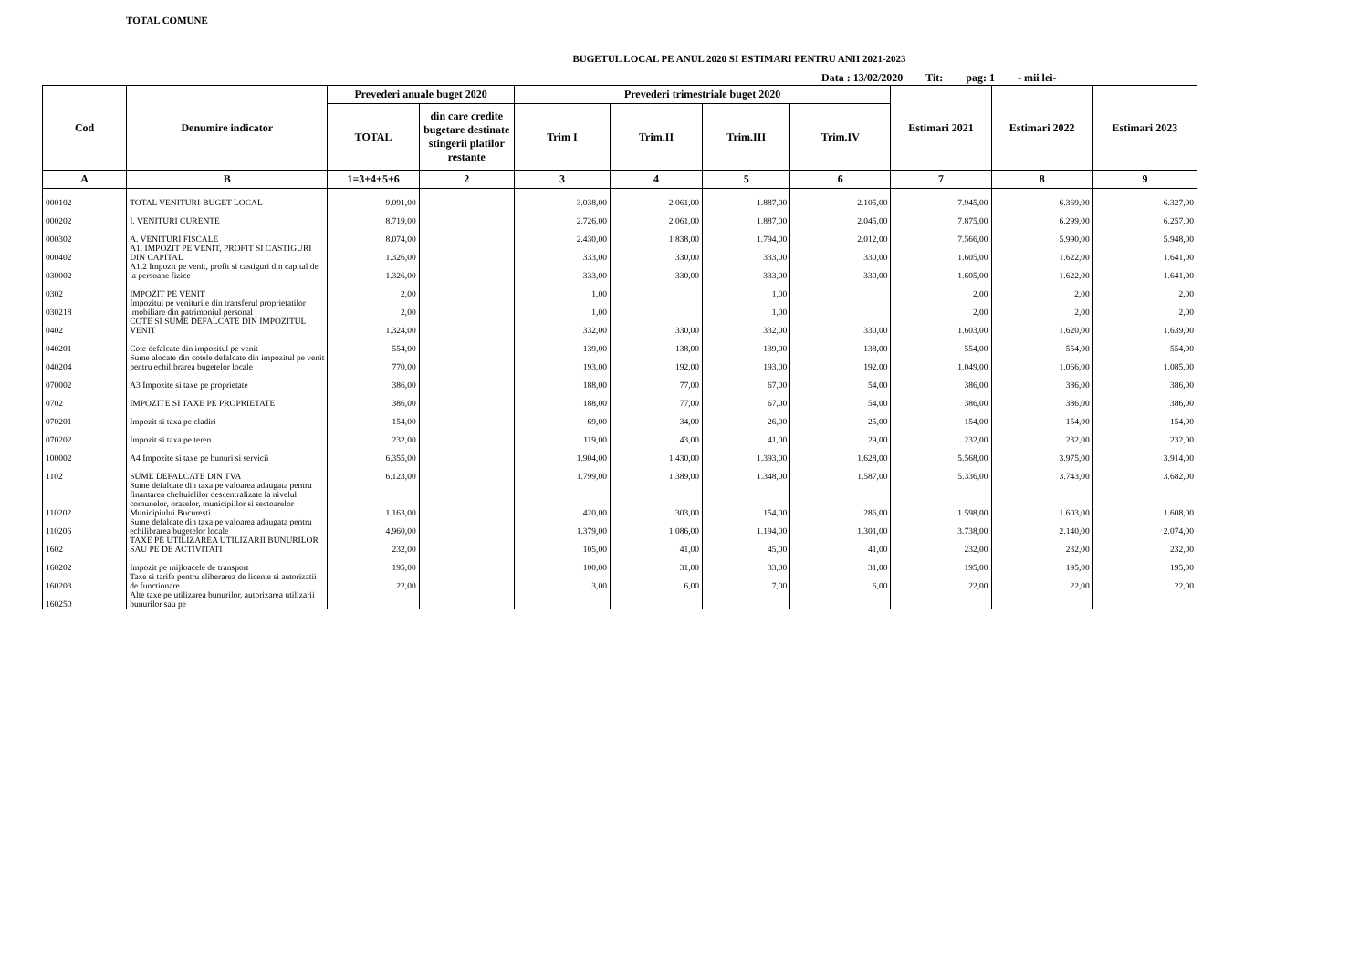TOTAL COMUNE
BUGETUL LOCAL PE ANUL 2020 SI ESTIMARI PENTRU ANII 2021-2023
Data : 13/02/2020 Tit: pag: 1 - mii lei-
| Cod | Denumire indicator | Prevederi anuale buget 2020 | | Prevederi trimestriale buget 2020 | | | | Estimari 2021 | Estimari 2022 | Estimari 2023 |
| --- | --- | --- | --- | --- | --- | --- | --- | --- | --- | --- |
| | | TOTAL | din care credite bugetare destinate stingerii platilor restante | Trim I | Trim.II | Trim.III | Trim.IV | | | |
| A | B | 1=3+4+5+6 | 2 | 3 | 4 | 5 | 6 | 7 | 8 | 9 |
| 000102 | TOTAL VENITURI-BUGET LOCAL | 9.091,00 | | 3.038,00 | 2.061,00 | 1.887,00 | 2.105,00 | 7.945,00 | 6.369,00 | 6.327,00 |
| 000202 | I. VENITURI CURENTE | 8.719,00 | | 2.726,00 | 2.061,00 | 1.887,00 | 2.045,00 | 7.875,00 | 6.299,00 | 6.257,00 |
| 000302 | A. VENITURI FISCALE | 8.074,00 | | 2.430,00 | 1.838,00 | 1.794,00 | 2.012,00 | 7.566,00 | 5.990,00 | 5.948,00 |
| 000402 | A1. IMPOZIT PE VENIT, PROFIT SI CASTIGURI DIN CAPITAL | 1.326,00 | | 333,00 | 330,00 | 333,00 | 330,00 | 1.605,00 | 1.622,00 | 1.641,00 |
| 030002 | A1.2 Impozit pe venit, profit si castiguri din capital de la persoane fizice | 1.326,00 | | 333,00 | 330,00 | 333,00 | 330,00 | 1.605,00 | 1.622,00 | 1.641,00 |
| 0302 | IMPOZIT PE VENIT | 2,00 | | 1,00 | | 1,00 | | 2,00 | 2,00 | 2,00 |
| 030218 | Impozitul pe veniturile din transferul proprietatilor imobiliare din patrimoniul personal | 2,00 | | 1,00 | | 1,00 | | 2,00 | 2,00 | 2,00 |
| 0402 | COTE SI SUME DEFALCATE DIN IMPOZITUL VENIT | 1.324,00 | | 332,00 | 330,00 | 332,00 | 330,00 | 1.603,00 | 1.620,00 | 1.639,00 |
| 040201 | Cote defalcate din impozitul pe venit | 554,00 | | 139,00 | 138,00 | 139,00 | 138,00 | 554,00 | 554,00 | 554,00 |
| 040204 | Sume alocate din cotele defalcate din impozitul pe venit pentru echilibrarea bugetelor locale | 770,00 | | 193,00 | 192,00 | 193,00 | 192,00 | 1.049,00 | 1.066,00 | 1.085,00 |
| 070002 | A3 Impozite si taxe pe proprietate | 386,00 | | 188,00 | 77,00 | 67,00 | 54,00 | 386,00 | 386,00 | 386,00 |
| 0702 | IMPOZITE SI TAXE PE PROPRIETATE | 386,00 | | 188,00 | 77,00 | 67,00 | 54,00 | 386,00 | 386,00 | 386,00 |
| 070201 | Impozit si taxa pe cladiri | 154,00 | | 69,00 | 34,00 | 26,00 | 25,00 | 154,00 | 154,00 | 154,00 |
| 070202 | Impozit si taxa pe teren | 232,00 | | 119,00 | 43,00 | 41,00 | 29,00 | 232,00 | 232,00 | 232,00 |
| 100002 | A4 Impozite si taxe pe bunuri si servicii | 6.355,00 | | 1.904,00 | 1.430,00 | 1.393,00 | 1.628,00 | 5.568,00 | 3.975,00 | 3.914,00 |
| 1102 | SUME DEFALCATE DIN TVA | 6.123,00 | | 1.799,00 | 1.389,00 | 1.348,00 | 1.587,00 | 5.336,00 | 3.743,00 | 3.682,00 |
| 110202 | Sume defalcate din taxa pe valoarea adaugata pentru finantarea cheltuielilor descentralizate la nivelul comunelor, oraselor, municipiilor si sectoarelor Municipiului Bucuresti | 1.163,00 | | 420,00 | 303,00 | 154,00 | 286,00 | 1.598,00 | 1.603,00 | 1.608,00 |
| 110206 | Sume defalcate din taxa pe valoarea adaugata pentru echilibrarea bugetelor locale | 4.960,00 | | 1.379,00 | 1.086,00 | 1.194,00 | 1.301,00 | 3.738,00 | 2.140,00 | 2.074,00 |
| 1602 | TAXE PE UTILIZAREA UTILIZARII BUNURILOR SAU PE DE ACTIVITATI | 232,00 | | 105,00 | 41,00 | 45,00 | 41,00 | 232,00 | 232,00 | 232,00 |
| 160202 | Impozit pe mijloacele de transport | 195,00 | | 100,00 | 31,00 | 33,00 | 31,00 | 195,00 | 195,00 | 195,00 |
| 160203 | Taxe si tarife pentru eliberarea de licente si autorizatii de functionare | 22,00 | | 3,00 | 6,00 | 7,00 | 6,00 | 22,00 | 22,00 | 22,00 |
| 160250 | Alte taxe pe utilizarea bunurilor, autorizarea utilizarii bunurilor sau pe | | | | | | | | | |